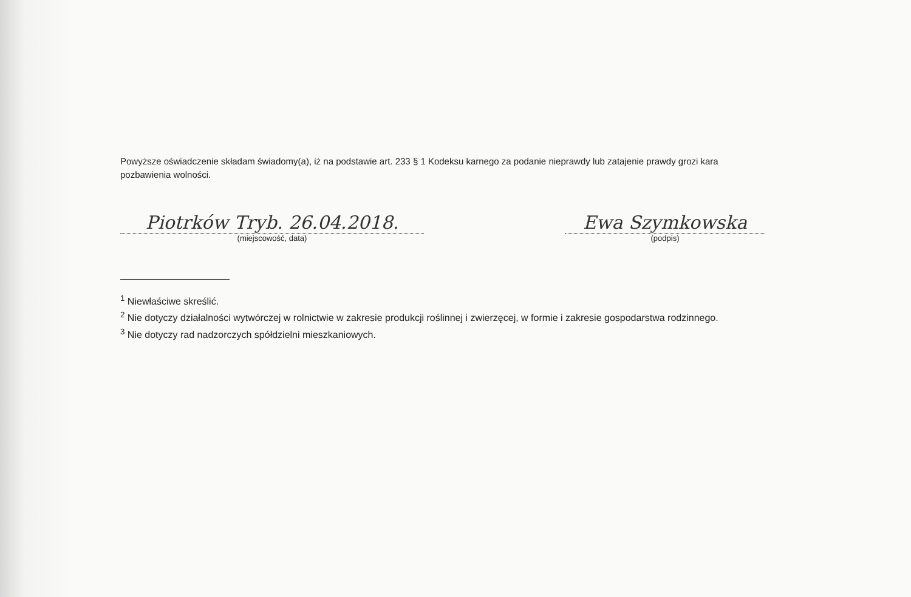Powyższe oświadczenie składam świadomy(a), iż na podstawie art. 233 § 1 Kodeksu karnego za podanie nieprawdy lub zatajenie prawdy grozi kara pozbawienia wolności.
Piotrków Tryb. 26.04.2018.
(miejscowość, data)
Ewa Szymkowska
(podpis)
<sup>1</sup> Niewłaściwe skreślić.
<sup>2</sup> Nie dotyczy działalności wytwórczej w rolnictwie w zakresie produkcji roślinnej i zwierzęcej, w formie i zakresie gospodarstwa rodzinnego.
<sup>3</sup> Nie dotyczy rad nadzorczych spółdzielni mieszkaniowych.